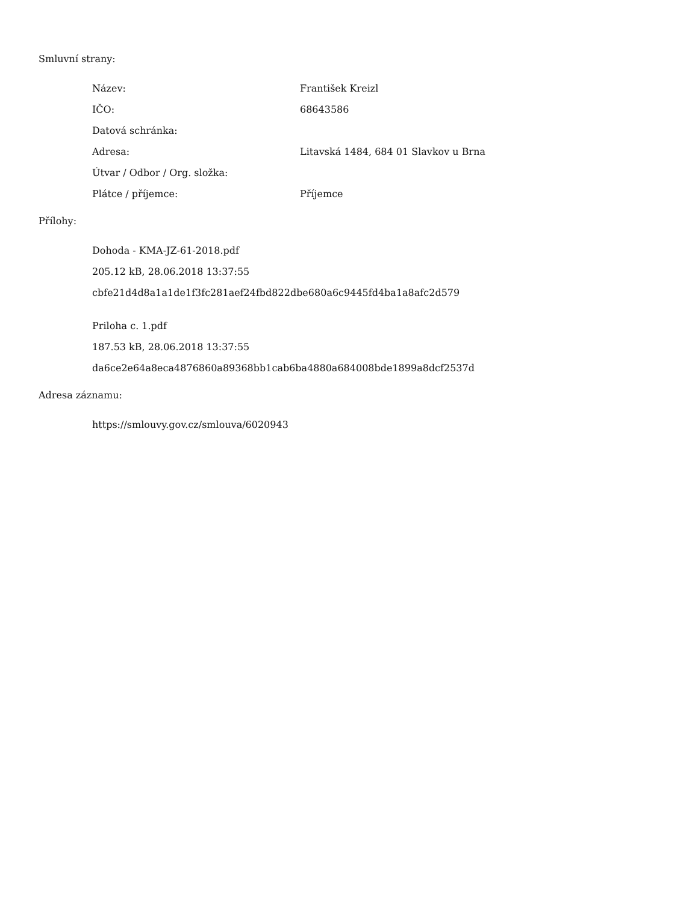Smluvní strany:
| Název: | František Kreizl |
| IČO: | 68643586 |
| Datová schránka: | |
| Adresa: | Litavská 1484, 684 01 Slavkov u Brna |
| Útvar / Odbor / Org. složka: | |
| Plátce / příjemce: | Příjemce |
Přílohy:
Dohoda - KMA-JZ-61-2018.pdf
205.12 kB, 28.06.2018 13:37:55
cbfe21d4d8a1a1de1f3fc281aef24fbd822dbe680a6c9445fd4ba1a8afc2d579
Priloha c. 1.pdf
187.53 kB, 28.06.2018 13:37:55
da6ce2e64a8eca4876860a89368bb1cab6ba4880a684008bde1899a8dcf2537d
Adresa záznamu:
https://smlouvy.gov.cz/smlouva/6020943